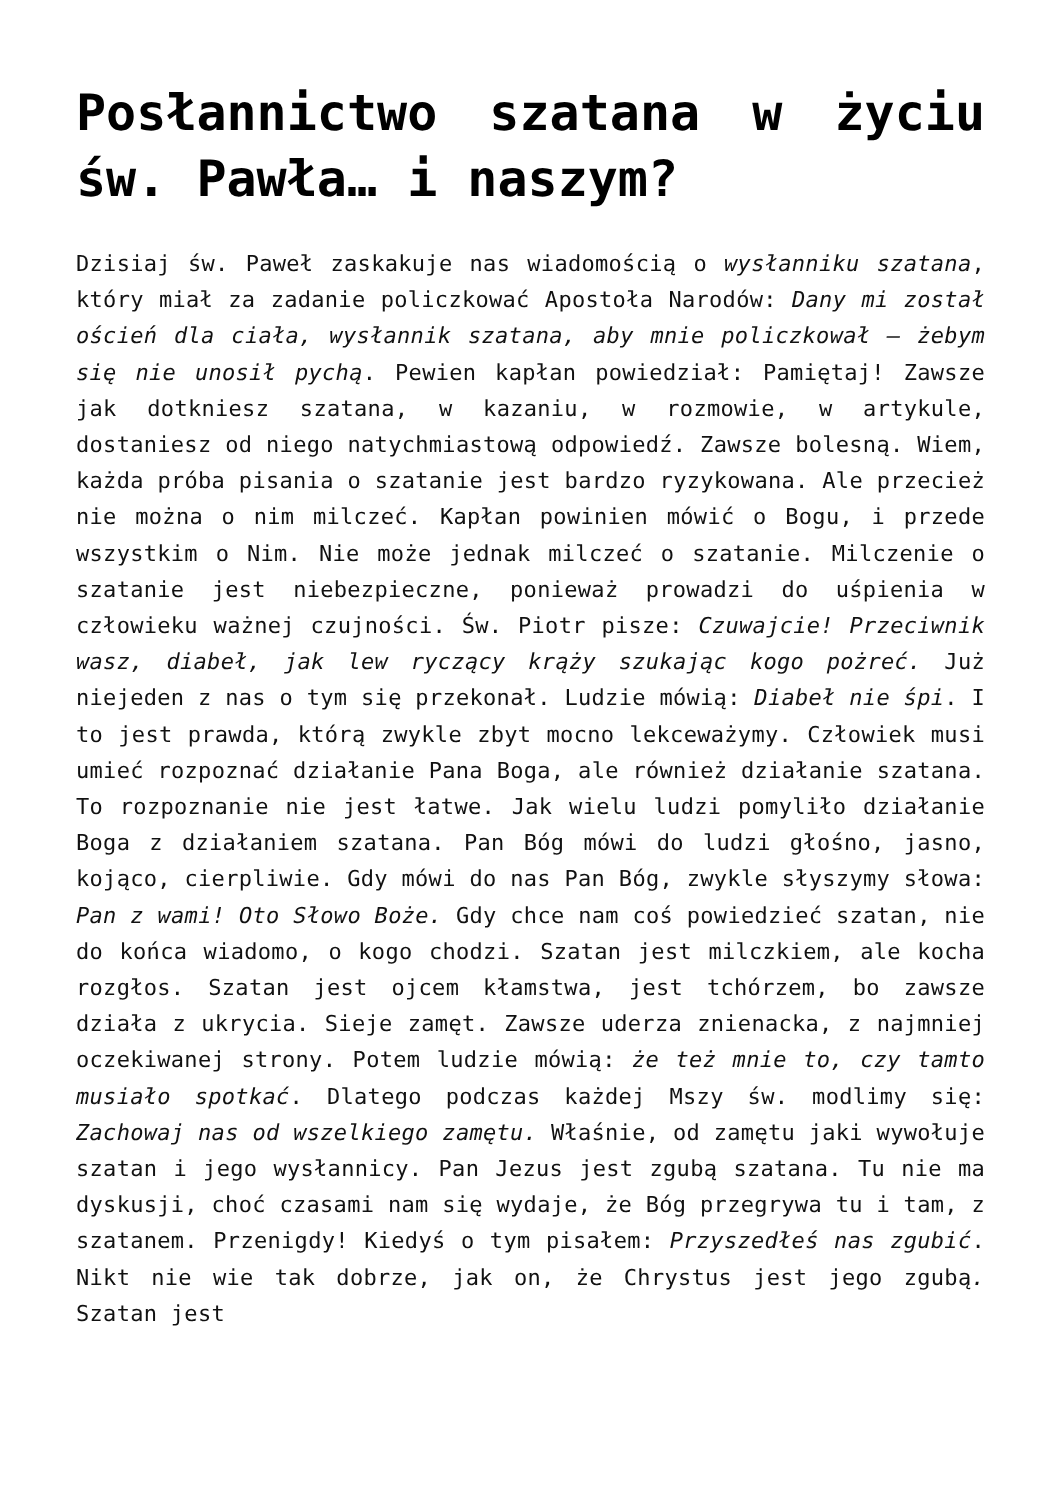Posłannictwo szatana w życiu św. Pawła… i naszym?
Dzisiaj św. Paweł zaskakuje nas wiadomością o wysłanniku szatana, który miał za zadanie policzkować Apostoła Narodów: Dany mi został oścień dla ciała, wysłannik szatana, aby mnie policzkował – żebym się nie unosił pychą. Pewien kapłan powiedział: Pamiętaj! Zawsze jak dotkniesz szatana, w kazaniu, w rozmowie, w artykule, dostaniesz od niego natychmiastową odpowiedź. Zawsze bolesną. Wiem, każda próba pisania o szatanie jest bardzo ryzykowana. Ale przecież nie można o nim milczeć. Kapłan powinien mówić o Bogu, i przede wszystkim o Nim. Nie może jednak milczeć o szatanie. Milczenie o szatanie jest niebezpieczne, ponieważ prowadzi do uśpienia w człowieku ważnej czujności. Św. Piotr pisze: Czuwajcie! Przeciwnik wasz, diabeł, jak lew ryczący krąży szukając kogo pożreć. Już niejeden z nas o tym się przekonał. Ludzie mówią: Diabeł nie śpi. I to jest prawda, którą zwykle zbyt mocno lekceważymy. Człowiek musi umieć rozpoznać działanie Pana Boga, ale również działanie szatana. To rozpoznanie nie jest łatwe. Jak wielu ludzi pomyliło działanie Boga z działaniem szatana. Pan Bóg mówi do ludzi głośno, jasno, kojąco, cierpliwie. Gdy mówi do nas Pan Bóg, zwykle słyszymy słowa: Pan z wami! Oto Słowo Boże. Gdy chce nam coś powiedzieć szatan, nie do końca wiadomo, o kogo chodzi. Szatan jest milczkiem, ale kocha rozgłos. Szatan jest ojcem kłamstwa, jest tchórzem, bo zawsze działa z ukrycia. Sieje zamęt. Zawsze uderza znienacka, z najmniej oczekiwanej strony. Potem ludzie mówią: że też mnie to, czy tamto musiało spotkać. Dlatego podczas każdej Mszy św. modlimy się: Zachowaj nas od wszelkiego zamętu. Właśnie, od zamętu jaki wywołuje szatan i jego wysłannicy. Pan Jezus jest zgubą szatana. Tu nie ma dyskusji, choć czasami nam się wydaje, że Bóg przegrywa tu i tam, z szatanem. Przenigdy! Kiedyś o tym pisałem: Przyszedłeś nas zgubić. Nikt nie wie tak dobrze, jak on, że Chrystus jest jego zgubą. Szatan jest